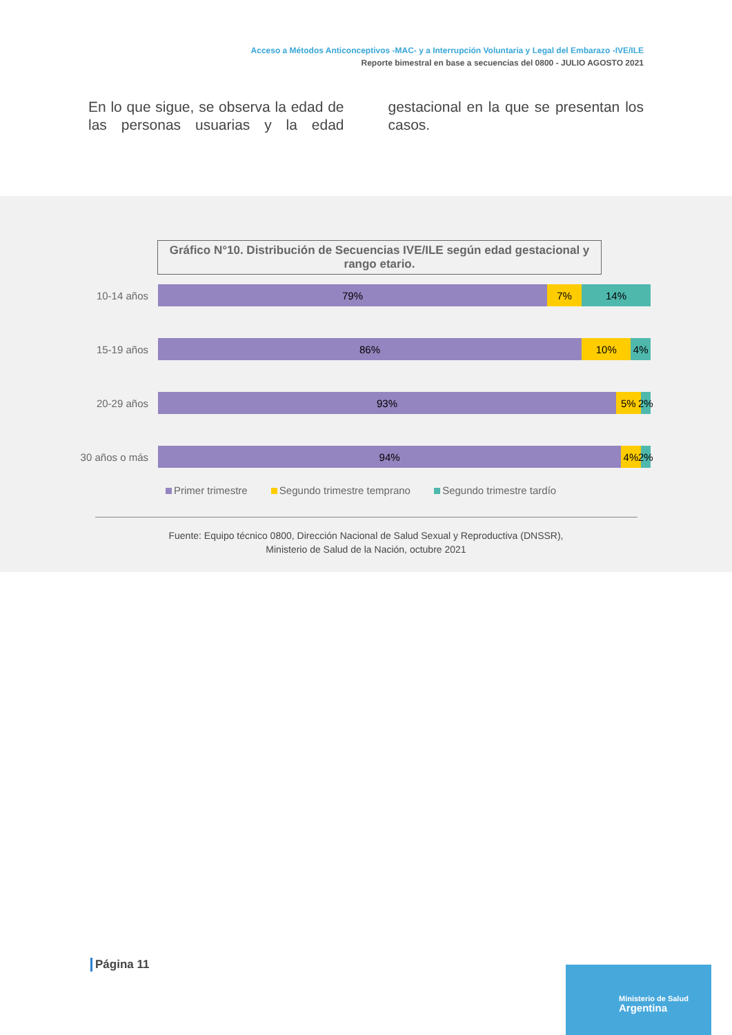Acceso a Métodos Anticonceptivos -MAC- y a Interrupción Voluntaria y Legal del Embarazo -IVE/ILE
Reporte bimestral en base a secuencias del 0800 - JULIO AGOSTO 2021
En lo que sigue, se observa la edad de las personas usuarias y la edad gestacional en la que se presentan los casos.
Gráfico N°10. Distribución de Secuencias IVE/ILE según edad gestacional y rango etario.
10-14 años
79% 7% 14%
15-19 años
86% 10% 4%
20-29 años
93% 5% 2%
30 años o más
94% 4% 2%
Primer trimestre Segundo trimestre temprano Segundo trimestre tardío
Fuente: Equipo técnico 0800, Dirección Nacional de Salud Sexual y Reproductiva (DNSSR),
Ministerio de Salud de la Nación, octubre 2021
Página 11
Ministerio de Salud
Argentina